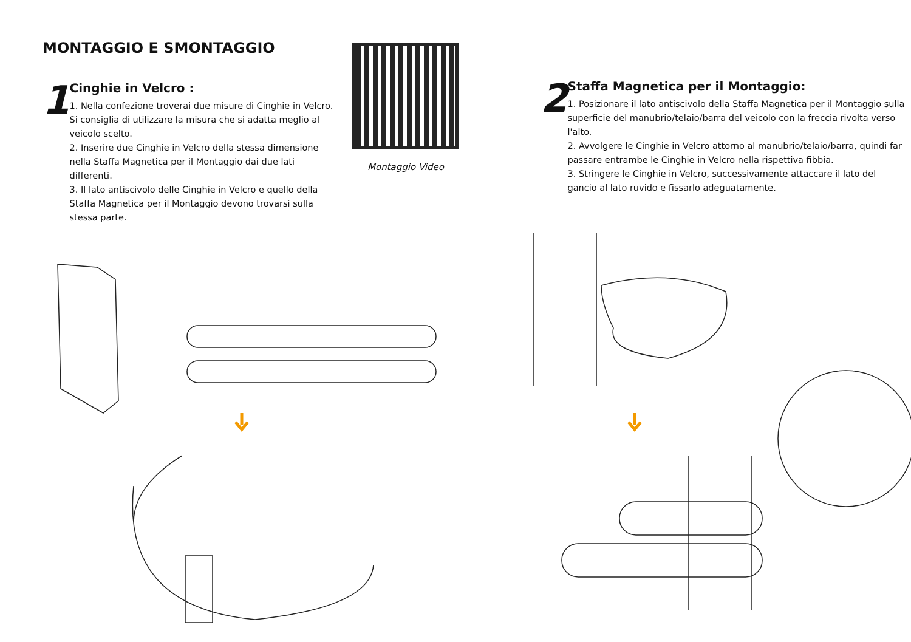MONTAGGIO E SMONTAGGIO
1
Cinghie in Velcro :
1. Nella confezione troverai due misure di Cinghie in Velcro. Si consiglia di utilizzare la misura che si adatta meglio al veicolo scelto.
2. Inserire due Cinghie in Velcro della stessa dimensione nella Staffa Magnetica per il Montaggio dai due lati differenti.
3. Il lato antiscivolo delle Cinghie in Velcro e quello della Staffa Magnetica per il Montaggio devono trovarsi sulla stessa parte.
Montaggio Video
2
Staffa Magnetica per il Montaggio:
1. Posizionare il lato antiscivolo della Staffa Magnetica per il Montaggio sulla superficie del manubrio/telaio/barra del veicolo con la freccia rivolta verso l'alto.
2. Avvolgere le Cinghie in Velcro attorno al manubrio/telaio/barra, quindi far passare entrambe le Cinghie in Velcro nella rispettiva fibbia.
3. Stringere le Cinghie in Velcro, successivamente attaccare il lato del gancio al lato ruvido e fissarlo adeguatamente.